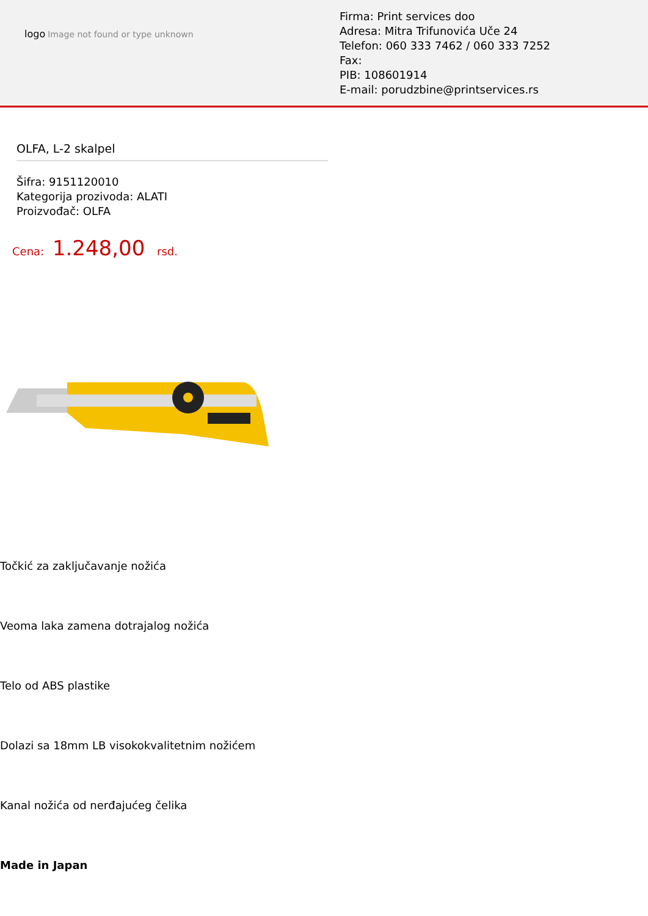logo Image not found or type unknown
Firma: Print services doo
Adresa: Mitra Trifunovića Uče 24
Telefon: 060 333 7462 / 060 333 7252
Fax:
PIB: 108601914
E-mail: porudzbine@printservices.rs
OLFA, L-2 skalpel
Šifra: 9151120010
Kategorija prozivoda: ALATI
Proizvođač: OLFA
Cena: 1.248,00 rsd.
Točkić za zaključavanje nožića
Veoma laka zamena dotrajalog nožića
Telo od ABS plastike
Dolazi sa 18mm LB visokokvalitetnim nožićem
Kanal nožića od nerđajućeg čelika
Made in Japan